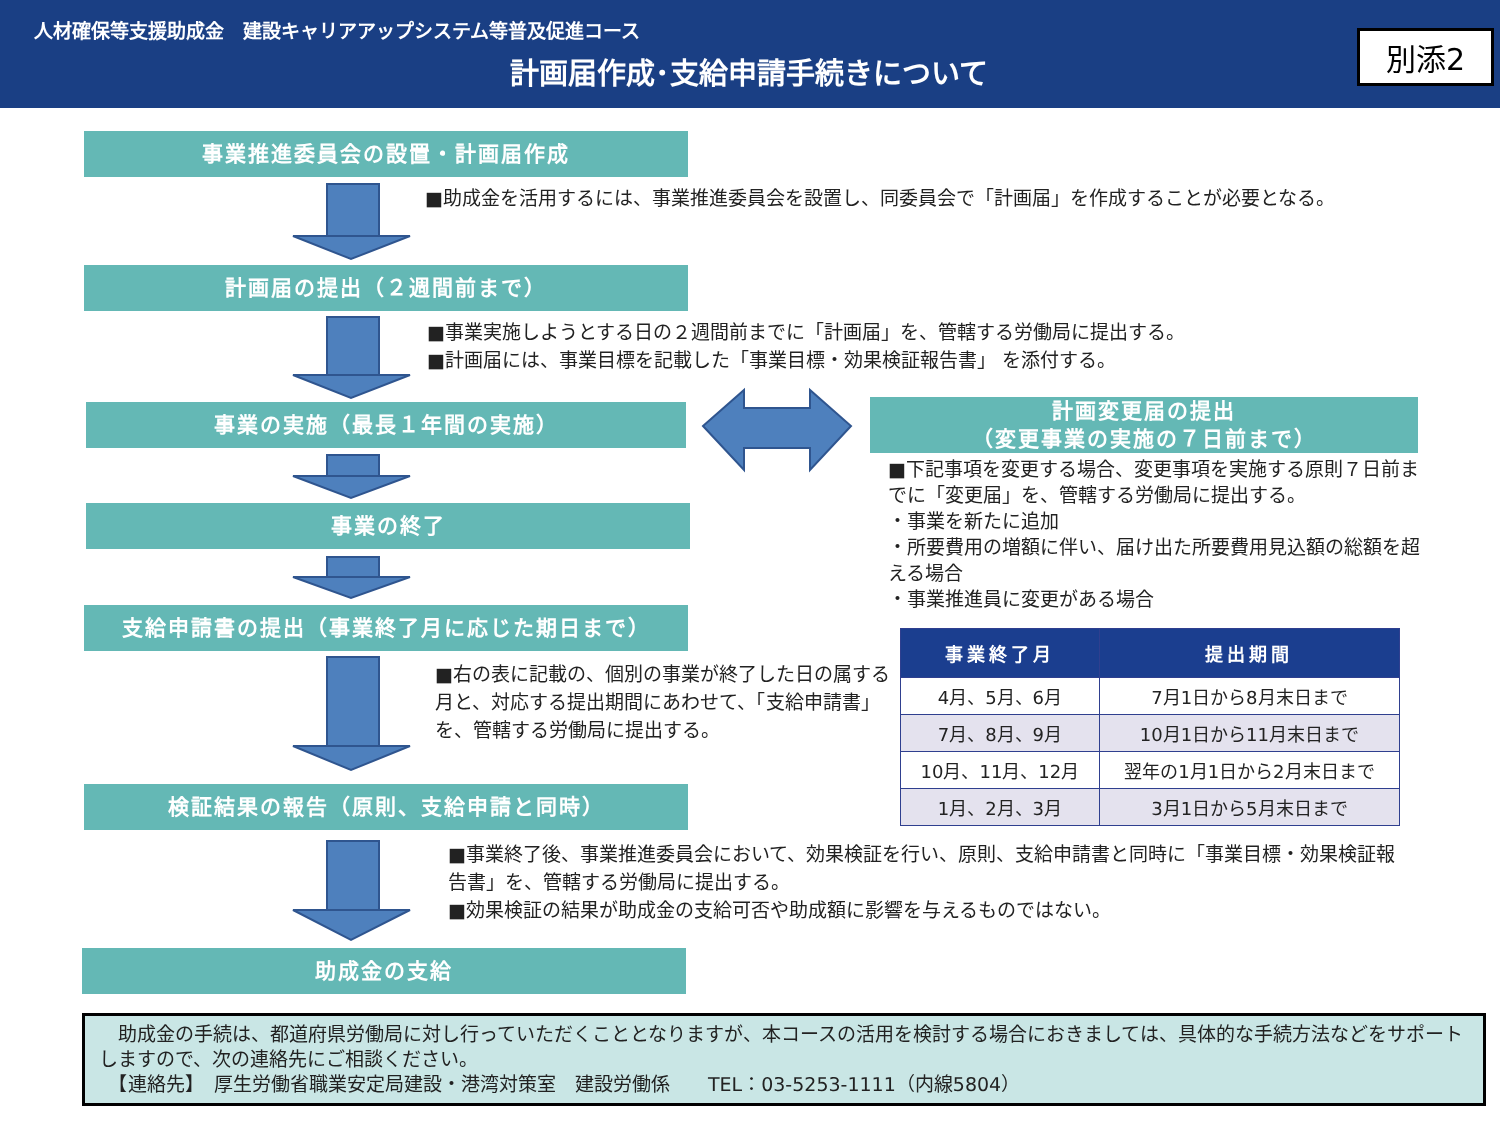人材確保等支援助成金　建設キャリアアップシステム等普及促進コース
計画届作成･支給申請手続きについて
別添2
事業推進委員会の設置・計画届作成
■助成金を活用するには、事業推進委員会を設置し、同委員会で「計画届」を作成することが必要となる。
計画届の提出（２週間前まで）
■事業実施しようとする日の２週間前までに「計画届」を、管轄する労働局に提出する。
■計画届には、事業目標を記載した「事業目標・効果検証報告書」 を添付する。
事業の実施（最長１年間の実施）
計画変更届の提出
（変更事業の実施の７日前まで）
■下記事項を変更する場合、変更事項を実施する原則７日前までに「変更届」を、管轄する労働局に提出する。
・事業を新たに追加
・所要費用の増額に伴い、届け出た所要費用見込額の総額を超える場合
・事業推進員に変更がある場合
事業の終了
支給申請書の提出（事業終了月に応じた期日まで）
■右の表に記載の、個別の事業が終了した日の属する月と、対応する提出期間にあわせて、「支給申請書」を、管轄する労働局に提出する。
| 事業終了月 | 提出期間 |
| --- | --- |
| 4月、5月、6月 | 7月1日から8月末日まで |
| 7月、8月、9月 | 10月1日から11月末日まで |
| 10月、11月、12月 | 翌年の1月1日から2月末日まで |
| 1月、2月、3月 | 3月1日から5月末日まで |
検証結果の報告（原則、支給申請と同時）
■事業終了後、事業推進委員会において、効果検証を行い、原則、支給申請書と同時に「事業目標・効果検証報告書」を、管轄する労働局に提出する。
■効果検証の結果が助成金の支給可否や助成額に影響を与えるものではない。
助成金の支給
　助成金の手続は、都道府県労働局に対し行っていただくこととなりますが、本コースの活用を検討する場合におきましては、具体的な手続方法などをサポートしますので、次の連絡先にご相談ください。
　【連絡先】　厚生労働省職業安定局建設・港湾対策室　建設労働係　　TEL：03-5253-1111（内線5804）